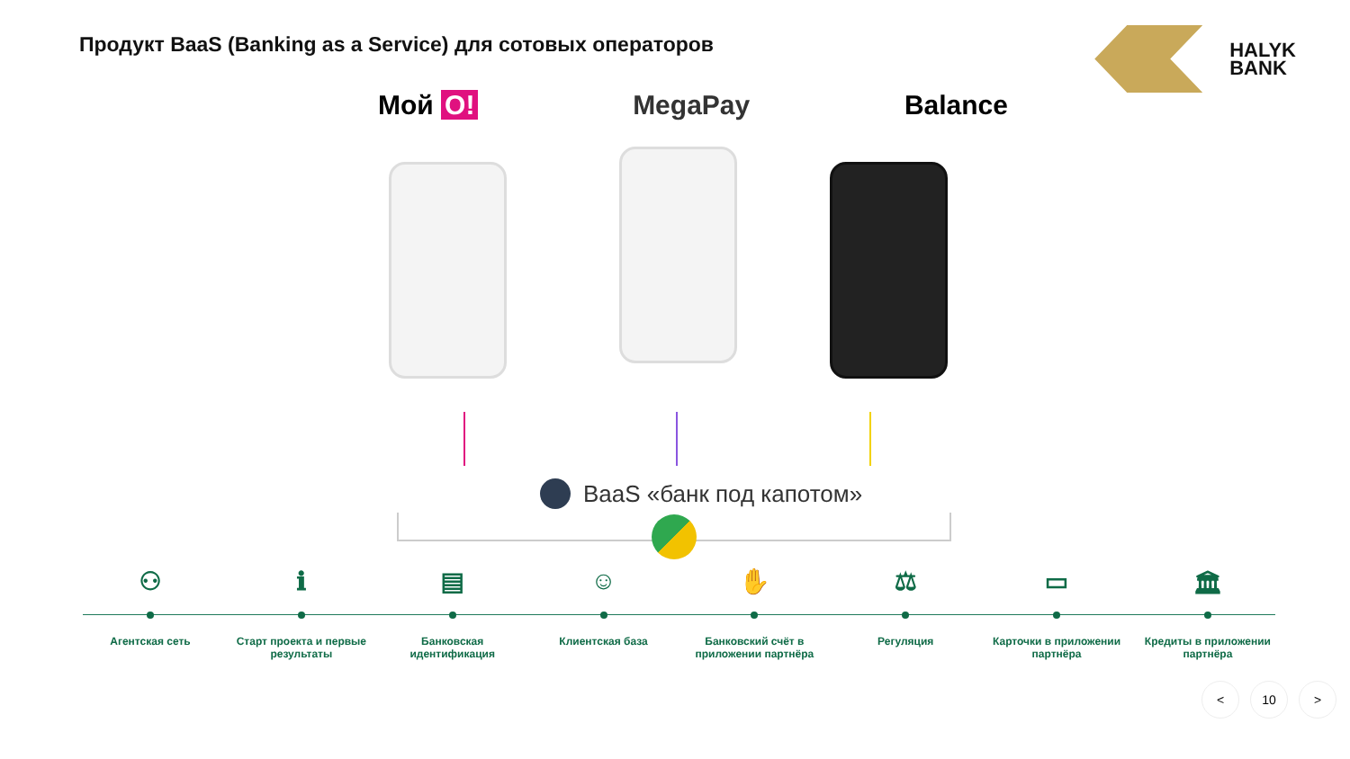Продукт BaaS (Banking as a Service) для сотовых операторов
HALYK
BANK
Мой O! MegaPay Balance
BaaS «банк под капотом»
⚇
Агентская сеть
ℹ
Старт проекта и первые результаты
▤
Банковская идентификация
☺
Клиентская база
✋
Банковский счёт в приложении партнёра
⚖
Регуляция
▭
Карточки в приложении партнёра
🏛
Кредиты в приложении партнёра
< 10 >